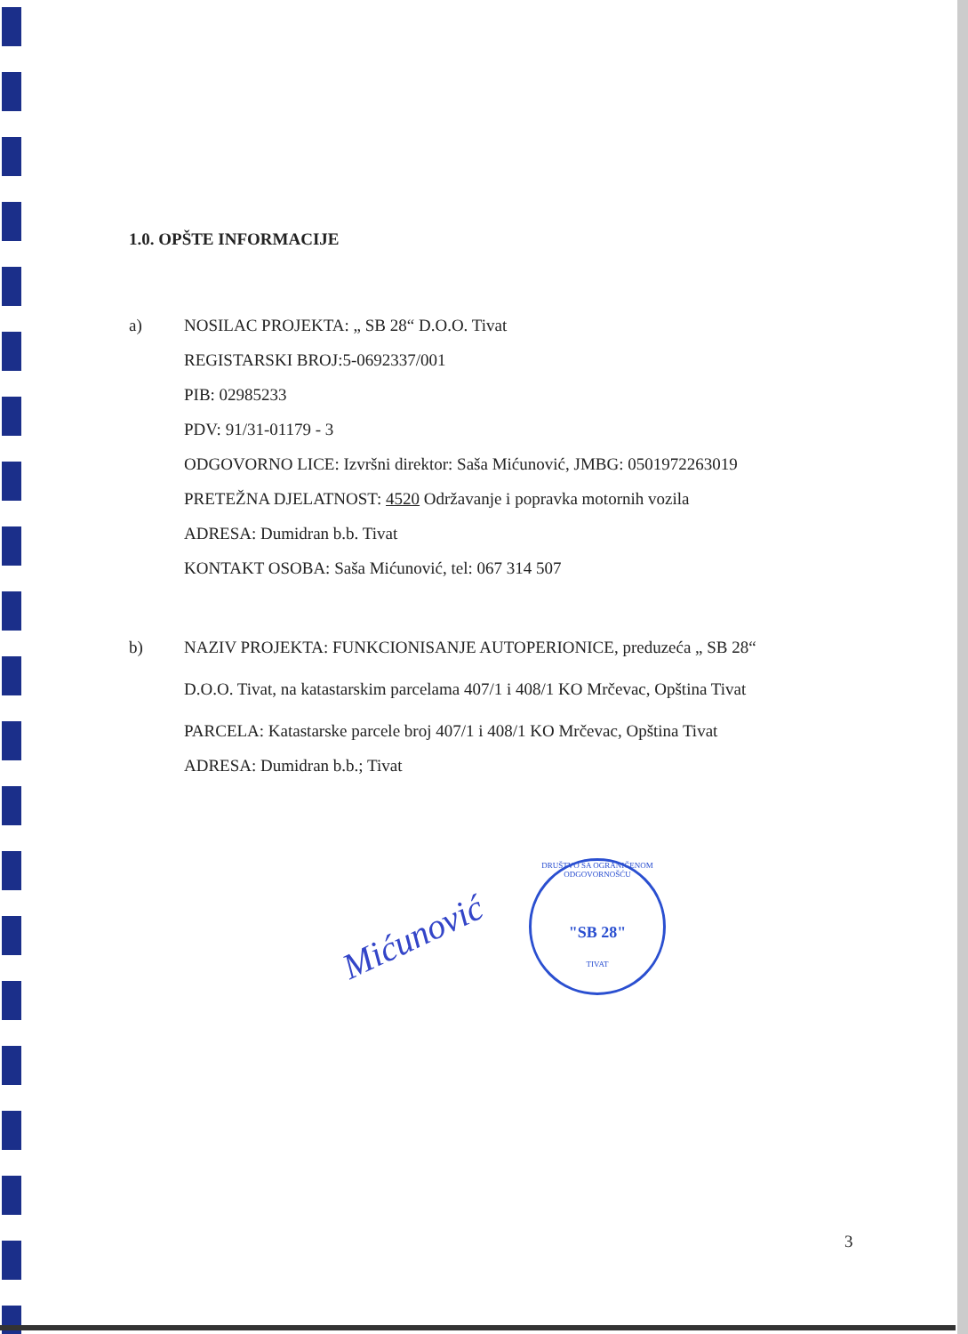1.0. OPŠTE INFORMACIJE
a)
NOSILAC PROJEKTA: „ SB 28“ D.O.O. Tivat
REGISTARSKI BROJ:5-0692337/001
PIB: 02985233
PDV: 91/31-01179 - 3
ODGOVORNO LICE: Izvršni direktor: Saša Mićunović, JMBG: 0501972263019
PRETEŽNA DJELATNOST: 4520 Održavanje i popravka motornih vozila
ADRESA: Dumidran b.b. Tivat
KONTAKT OSOBA: Saša Mićunović, tel: 067 314 507
b)
NAZIV PROJEKTA: FUNKCIONISANJE AUTOPERIONICE, preduzeća „ SB 28“
D.O.O. Tivat, na katastarskim parcelama 407/1 i 408/1 KO Mrčevac, Opština Tivat
PARCELA: Katastarske parcele broj 407/1 i 408/1 KO Mrčevac, Opština Tivat
ADRESA: Dumidran b.b.; Tivat
Mićunović
DRUŠTVO SA OGRANIČENOM ODGOVORNOŠĆU
"SB 28"
TIVAT
3